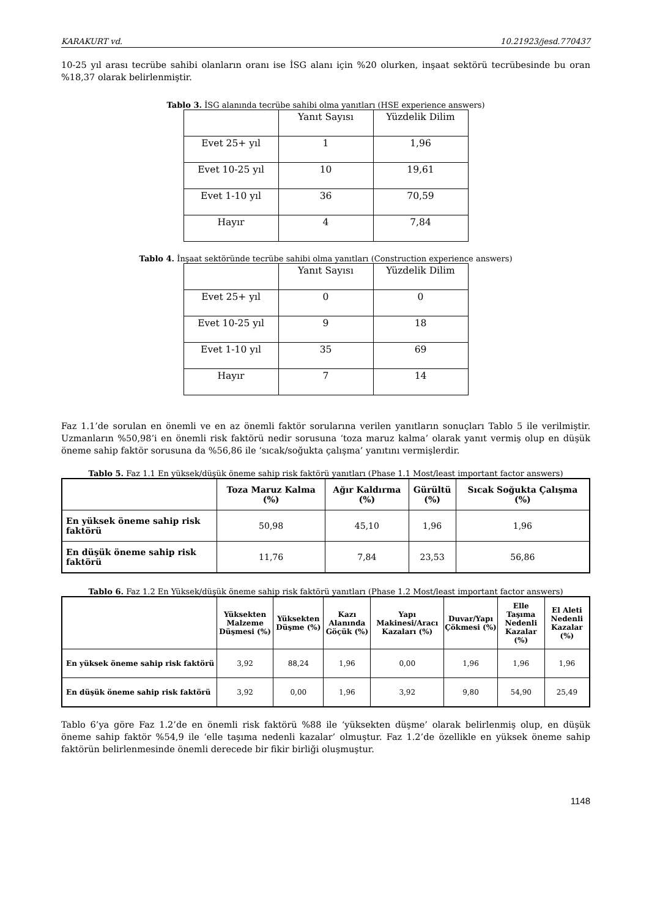KARAKURT vd. 10.21923/jesd.770437
10-25 yıl arası tecrübe sahibi olanların oranı ise İSG alanı için %20 olurken, inşaat sektörü tecrübesinde bu oran %18,37 olarak belirlenmiştir.
Tablo 3. İSG alanında tecrübe sahibi olma yanıtları (HSE experience answers)
| | Yanıt Sayısı | Yüzdelik Dilim |
| Evet 25+ yıl | 1 | 1,96 |
| Evet 10-25 yıl | 10 | 19,61 |
| Evet 1-10 yıl | 36 | 70,59 |
| Hayır | 4 | 7,84 |
Tablo 4. İnşaat sektöründe tecrübe sahibi olma yanıtları (Construction experience answers)
| | Yanıt Sayısı | Yüzdelik Dilim |
| Evet 25+ yıl | 0 | 0 |
| Evet 10-25 yıl | 9 | 18 |
| Evet 1-10 yıl | 35 | 69 |
| Hayır | 7 | 14 |
Faz 1.1’de sorulan en önemli ve en az önemli faktör sorularına verilen yanıtların sonuçları Tablo 5 ile verilmiştir. Uzmanların %50,98’i en önemli risk faktörü nedir sorusuna ‘toza maruz kalma’ olarak yanıt vermiş olup en düşük öneme sahip faktör sorusuna da %56,86 ile ‘sıcak/soğukta çalışma’ yanıtını vermişlerdir.
Tablo 5. Faz 1.1 En yüksek/düşük öneme sahip risk faktörü yanıtları (Phase 1.1 Most/least important factor answers)
| | Toza Maruz Kalma (%) | Ağır Kaldırma (%) | Gürültü (%) | Sıcak Soğukta Çalışma (%) |
| --- | --- | --- | --- | --- |
| En yüksek öneme sahip risk faktörü | 50,98 | 45,10 | 1,96 | 1,96 |
| En düşük öneme sahip risk faktörü | 11,76 | 7,84 | 23,53 | 56,86 |
Tablo 6. Faz 1.2 En Yüksek/düşük öneme sahip risk faktörü yanıtları (Phase 1.2 Most/least important factor answers)
| | Yüksekten Malzeme Düşmesi (%) | Yüksekten Düşme (%) | Kazı Alanında Göçük (%) | Yapı Makinesi/Aracı Kazaları (%) | Duvar/Yapı Çökmesi (%) | Elle Taşıma Nedenli Kazalar (%) | El Aleti Nedenli Kazalar (%) |
| --- | --- | --- | --- | --- | --- | --- | --- |
| En yüksek öneme sahip risk faktörü | 3,92 | 88,24 | 1,96 | 0,00 | 1,96 | 1,96 | 1,96 |
| En düşük öneme sahip risk faktörü | 3,92 | 0,00 | 1,96 | 3,92 | 9,80 | 54,90 | 25,49 |
Tablo 6’ya göre Faz 1.2’de en önemli risk faktörü %88 ile ‘yüksekten düşme’ olarak belirlenmiş olup, en düşük öneme sahip faktör %54,9 ile ‘elle taşıma nedenli kazalar’ olmuştur. Faz 1.2’de özellikle en yüksek öneme sahip faktörün belirlenmesinde önemli derecede bir fikir birliği oluşmuştur.
1148